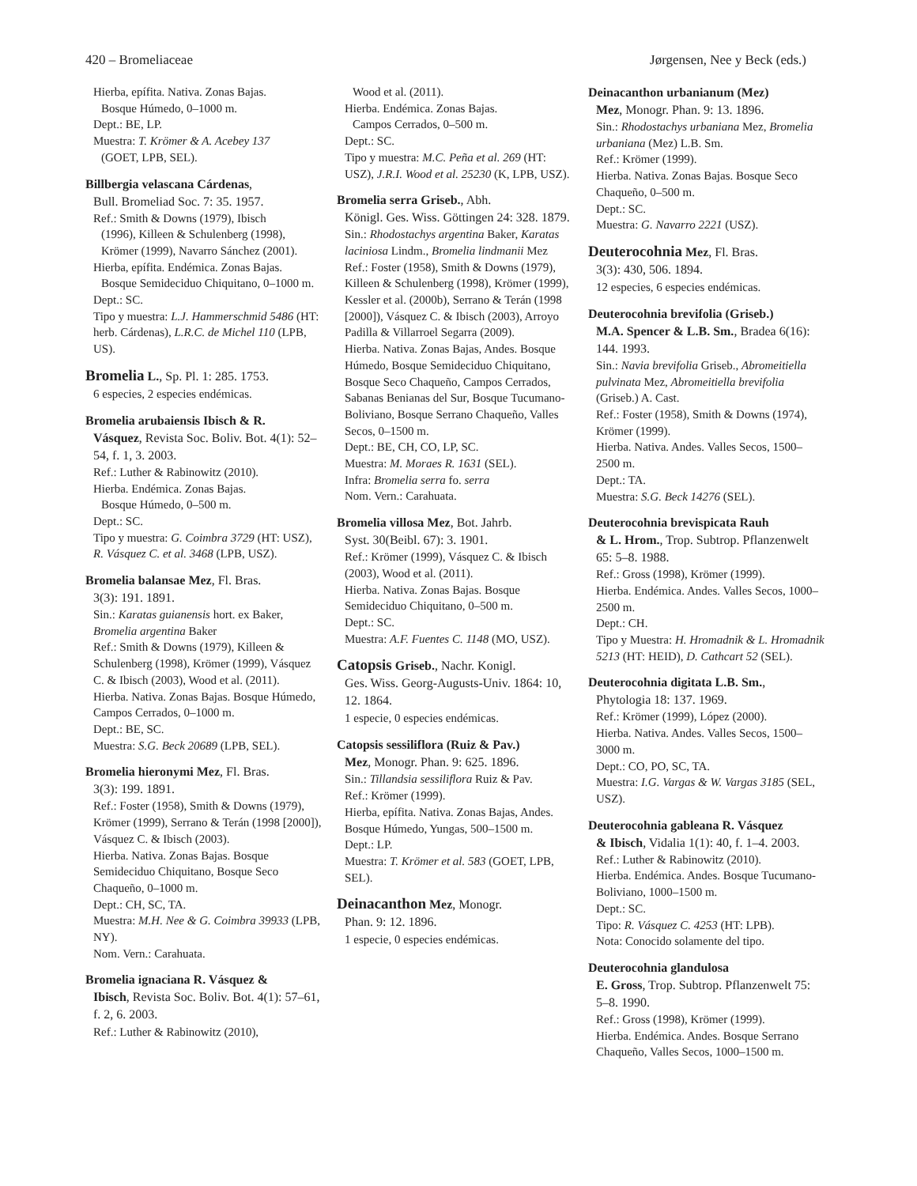420 – Bromeliaceae Jørgensen, Nee y Beck (eds.)
Hierba, epífita. Nativa. Zonas Bajas.
Bosque Húmedo, 0–1000 m.
Dept.: BE, LP.
Muestra: T. Krömer & A. Acebey 137
(GOET, LPB, SEL).
Billbergia velascana Cárdenas,
Bull. Bromeliad Soc. 7: 35. 1957.
Ref.: Smith & Downs (1979), Ibisch
(1996), Killeen & Schulenberg (1998), Krömer (1999), Navarro Sánchez (2001).
Hierba, epífita. Endémica. Zonas Bajas.
Bosque Semideciduo Chiquitano, 0–1000 m.
Dept.: SC.
Tipo y muestra: L.J. Hammerschmid 5486 (HT: herb. Cárdenas), L.R.C. de Michel 110 (LPB, US).
Bromelia L., Sp. Pl. 1: 285. 1753.
6 especies, 2 especies endémicas.
Bromelia arubaiensis Ibisch & R.
Vásquez, Revista Soc. Boliv. Bot. 4(1): 52–54, f. 1, 3. 2003.
Ref.: Luther & Rabinowitz (2010).
Hierba. Endémica. Zonas Bajas.
Bosque Húmedo, 0–500 m.
Dept.: SC.
Tipo y muestra: G. Coimbra 3729 (HT: USZ), R. Vásquez C. et al. 3468 (LPB, USZ).
Bromelia balansae Mez, Fl. Bras.
3(3): 191. 1891.
Sin.: Karatas guianensis hort. ex Baker, Bromelia argentina Baker
Ref.: Smith & Downs (1979), Killeen & Schulenberg (1998), Krömer (1999), Vásquez C. & Ibisch (2003), Wood et al. (2011).
Hierba. Nativa. Zonas Bajas. Bosque Húmedo, Campos Cerrados, 0–1000 m.
Dept.: BE, SC.
Muestra: S.G. Beck 20689 (LPB, SEL).
Bromelia hieronymi Mez, Fl. Bras.
3(3): 199. 1891.
Ref.: Foster (1958), Smith & Downs (1979), Krömer (1999), Serrano & Terán (1998 [2000]), Vásquez C. & Ibisch (2003).
Hierba. Nativa. Zonas Bajas. Bosque Semideciduo Chiquitano, Bosque Seco Chaqueño, 0–1000 m.
Dept.: CH, SC, TA.
Muestra: M.H. Nee & G. Coimbra 39933 (LPB, NY).
Nom. Vern.: Carahuata.
Bromelia ignaciana R. Vásquez &
Ibisch, Revista Soc. Boliv. Bot. 4(1): 57–61, f. 2, 6. 2003.
Ref.: Luther & Rabinowitz (2010),
Wood et al. (2011).
Hierba. Endémica. Zonas Bajas.
Campos Cerrados, 0–500 m.
Dept.: SC.
Tipo y muestra: M.C. Peña et al. 269 (HT: USZ), J.R.I. Wood et al. 25230 (K, LPB, USZ).
Bromelia serra Griseb., Abh.
Königl. Ges. Wiss. Göttingen 24: 328. 1879.
Sin.: Rhodostachys argentina Baker, Karatas laciniosa Lindm., Bromelia lindmanii Mez
Ref.: Foster (1958), Smith & Downs (1979), Killeen & Schulenberg (1998), Krömer (1999), Kessler et al. (2000b), Serrano & Terán (1998 [2000]), Vásquez C. & Ibisch (2003), Arroyo Padilla & Villarroel Segarra (2009).
Hierba. Nativa. Zonas Bajas, Andes. Bosque Húmedo, Bosque Semideciduo Chiquitano, Bosque Seco Chaqueño, Campos Cerrados, Sabanas Benianas del Sur, Bosque Tucumano-Boliviano, Bosque Serrano Chaqueño, Valles Secos, 0–1500 m.
Dept.: BE, CH, CO, LP, SC.
Muestra: M. Moraes R. 1631 (SEL).
Infra: Bromelia serra fo. serra
Nom. Vern.: Carahuata.
Bromelia villosa Mez, Bot. Jahrb.
Syst. 30(Beibl. 67): 3. 1901.
Ref.: Krömer (1999), Vásquez C. & Ibisch (2003), Wood et al. (2011).
Hierba. Nativa. Zonas Bajas. Bosque Semideciduo Chiquitano, 0–500 m.
Dept.: SC.
Muestra: A.F. Fuentes C. 1148 (MO, USZ).
Catopsis Griseb., Nachr. Konigl.
Ges. Wiss. Georg-Augusts-Univ. 1864: 10, 12. 1864.
1 especie, 0 especies endémicas.
Catopsis sessiliflora (Ruiz & Pav.)
Mez, Monogr. Phan. 9: 625. 1896.
Sin.: Tillandsia sessiliflora Ruiz & Pav.
Ref.: Krömer (1999).
Hierba, epífita. Nativa. Zonas Bajas, Andes. Bosque Húmedo, Yungas, 500–1500 m.
Dept.: LP.
Muestra: T. Krömer et al. 583 (GOET, LPB, SEL).
Deinacanthon Mez, Monogr.
Phan. 9: 12. 1896.
1 especie, 0 especies endémicas.
Deinacanthon urbanianum (Mez)
Mez, Monogr. Phan. 9: 13. 1896.
Sin.: Rhodostachys urbaniana Mez, Bromelia urbaniana (Mez) L.B. Sm.
Ref.: Krömer (1999).
Hierba. Nativa. Zonas Bajas. Bosque Seco Chaqueño, 0–500 m.
Dept.: SC.
Muestra: G. Navarro 2221 (USZ).
Deuterocohnia Mez, Fl. Bras.
3(3): 430, 506. 1894.
12 especies, 6 especies endémicas.
Deuterocohnia brevifolia (Griseb.)
M.A. Spencer & L.B. Sm., Bradea 6(16): 144. 1993.
Sin.: Navia brevifolia Griseb., Abromeitiella pulvinata Mez, Abromeitiella brevifolia (Griseb.) A. Cast.
Ref.: Foster (1958), Smith & Downs (1974), Krömer (1999).
Hierba. Nativa. Andes. Valles Secos, 1500–2500 m.
Dept.: TA.
Muestra: S.G. Beck 14276 (SEL).
Deuterocohnia brevispicata Rauh
& L. Hrom., Trop. Subtrop. Pflanzenwelt 65: 5–8. 1988.
Ref.: Gross (1998), Krömer (1999).
Hierba. Endémica. Andes. Valles Secos, 1000–2500 m.
Dept.: CH.
Tipo y Muestra: H. Hromadnik & L. Hromadnik 5213 (HT: HEID), D. Cathcart 52 (SEL).
Deuterocohnia digitata L.B. Sm.,
Phytologia 18: 137. 1969.
Ref.: Krömer (1999), López (2000).
Hierba. Nativa. Andes. Valles Secos, 1500–3000 m.
Dept.: CO, PO, SC, TA.
Muestra: I.G. Vargas & W. Vargas 3185 (SEL, USZ).
Deuterocohnia gableana R. Vásquez
& Ibisch, Vidalia 1(1): 40, f. 1–4. 2003.
Ref.: Luther & Rabinowitz (2010).
Hierba. Endémica. Andes. Bosque Tucumano-Boliviano, 1000–1500 m.
Dept.: SC.
Tipo: R. Vásquez C. 4253 (HT: LPB).
Nota: Conocido solamente del tipo.
Deuterocohnia glandulosa
E. Gross, Trop. Subtrop. Pflanzenwelt 75: 5–8. 1990.
Ref.: Gross (1998), Krömer (1999).
Hierba. Endémica. Andes. Bosque Serrano Chaqueño, Valles Secos, 1000–1500 m.